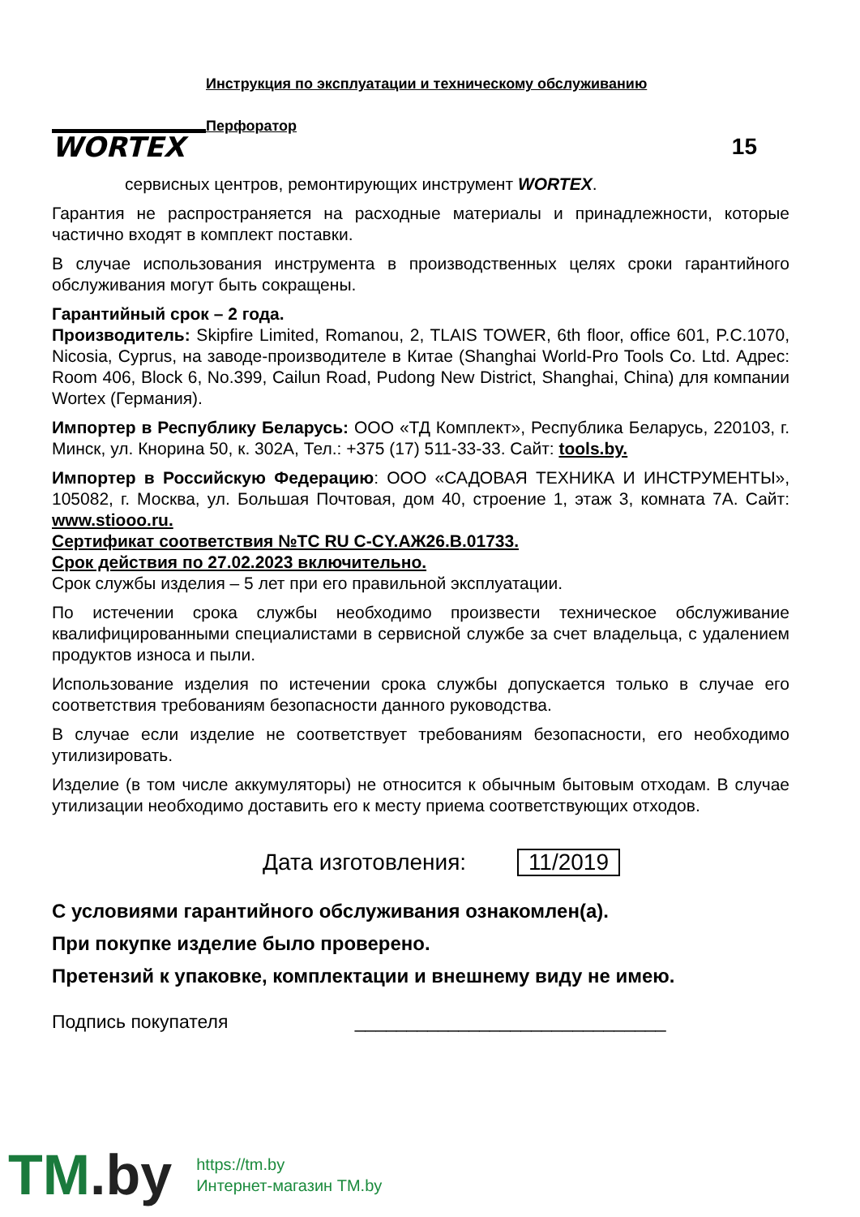WORTEX
Инструкция по эксплуатации и техническому обслуживанию
Перфоратор
15
сервисных центров, ремонтирующих инструмент WORTEX.
Гарантия не распространяется на расходные материалы и принадлежности, которые частично входят в комплект поставки.
В случае использования инструмента в производственных целях сроки гарантийного обслуживания могут быть сокращены.
Гарантийный срок – 2 года.
Производитель: Skipfire Limited, Romanou, 2, TLAIS TOWER, 6th floor, office 601, P.C.1070, Nicosia, Cyprus, на заводе-производителе в Китае (Shanghai World-Pro Tools Co. Ltd. Адрес: Room 406, Block 6, No.399, Cailun Road, Pudong New District, Shanghai, China) для компании Wortex (Германия).
Импортер в Республику Беларусь: ООО «ТД Комплект», Республика Беларусь, 220103, г. Минск, ул. Кнорина 50, к. 302А, Тел.: +375 (17) 511-33-33. Сайт: tools.by.
Импортер в Российскую Федерацию: ООО «САДОВАЯ ТЕХНИКА И ИНСТРУМЕНТЫ», 105082, г. Москва, ул. Большая Почтовая, дом 40, строение 1, этаж 3, комната 7А. Сайт: www.stiooo.ru.
Сертификат соответствия №ТС RU C-CY.АЖ26.В.01733.
Срок действия по 27.02.2023 включительно.
Срок службы изделия – 5 лет при его правильной эксплуатации.
По истечении срока службы необходимо произвести техническое обслуживание квалифицированными специалистами в сервисной службе за счет владельца, с удалением продуктов износа и пыли.
Использование изделия по истечении срока службы допускается только в случае его соответствия требованиям безопасности данного руководства.
В случае если изделие не соответствует требованиям безопасности, его необходимо утилизировать.
Изделие (в том числе аккумуляторы) не относится к обычным бытовым отходам. В случае утилизации необходимо доставить его к месту приема соответствующих отходов.
Дата изготовления: 11/2019
С условиями гарантийного обслуживания ознакомлен(а).
При покупке изделие было проверено.
Претензий к упаковке, комплектации и внешнему виду не имею.
Подпись покупателя ______________________________
TM.by
https://tm.by
Интернет-магазин TM.by